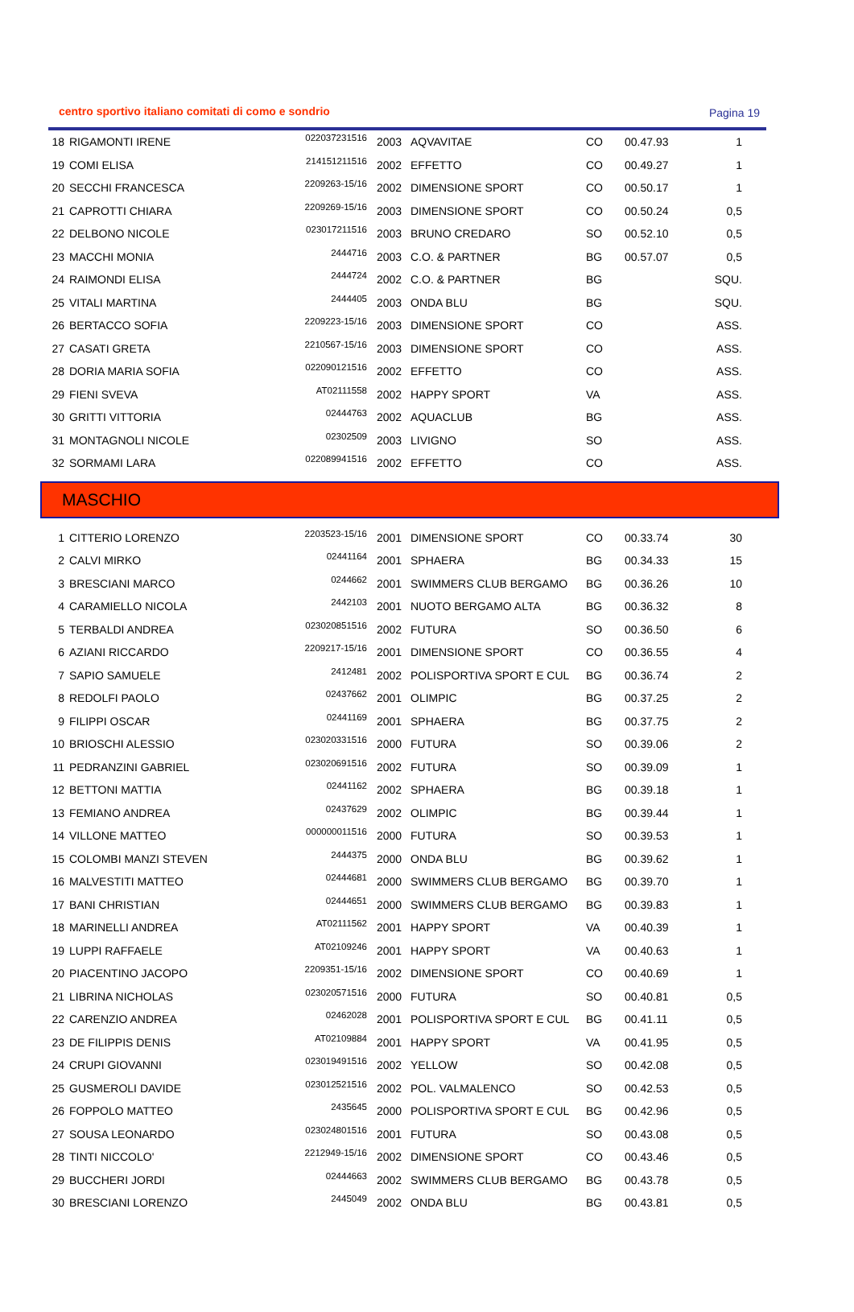centro sportivo italiano comitati di como e sondrio Pagina 19
| 18 | RIGAMONTI IRENE | 022037231516 | 2003 | AQVAVITAE | CO | 00.47.93 | 1 |
| 19 | COMI ELISA | 214151211516 | 2002 | EFFETTO | CO | 00.49.27 | 1 |
| 20 | SECCHI FRANCESCA | 2209263-15/16 | 2002 | DIMENSIONE SPORT | CO | 00.50.17 | 1 |
| 21 | CAPROTTI CHIARA | 2209269-15/16 | 2003 | DIMENSIONE SPORT | CO | 00.50.24 | 0,5 |
| 22 | DELBONO NICOLE | 023017211516 | 2003 | BRUNO CREDARO | SO | 00.52.10 | 0,5 |
| 23 | MACCHI MONIA | 2444716 | 2003 | C.O. & PARTNER | BG | 00.57.07 | 0,5 |
| 24 | RAIMONDI ELISA | 2444724 | 2002 | C.O. & PARTNER | BG | | SQU. |
| 25 | VITALI MARTINA | 2444405 | 2003 | ONDA BLU | BG | | SQU. |
| 26 | BERTACCO SOFIA | 2209223-15/16 | 2003 | DIMENSIONE SPORT | CO | | ASS. |
| 27 | CASATI GRETA | 2210567-15/16 | 2003 | DIMENSIONE SPORT | CO | | ASS. |
| 28 | DORIA MARIA SOFIA | 022090121516 | 2002 | EFFETTO | CO | | ASS. |
| 29 | FIENI SVEVA | AT02111558 | 2002 | HAPPY SPORT | VA | | ASS. |
| 30 | GRITTI VITTORIA | 02444763 | 2002 | AQUACLUB | BG | | ASS. |
| 31 | MONTAGNOLI NICOLE | 02302509 | 2003 | LIVIGNO | SO | | ASS. |
| 32 | SORMAMI LARA | 022089941516 | 2002 | EFFETTO | CO | | ASS. |
MASCHIO
| 1 | CITTERIO LORENZO | 2203523-15/16 | 2001 | DIMENSIONE SPORT | CO | 00.33.74 | 30 |
| 2 | CALVI MIRKO | 02441164 | 2001 | SPHAERA | BG | 00.34.33 | 15 |
| 3 | BRESCIANI MARCO | 0244662 | 2001 | SWIMMERS CLUB BERGAMO | BG | 00.36.26 | 10 |
| 4 | CARAMIELLO NICOLA | 2442103 | 2001 | NUOTO BERGAMO ALTA | BG | 00.36.32 | 8 |
| 5 | TERBALDI ANDREA | 023020851516 | 2002 | FUTURA | SO | 00.36.50 | 6 |
| 6 | AZIANI RICCARDO | 2209217-15/16 | 2001 | DIMENSIONE SPORT | CO | 00.36.55 | 4 |
| 7 | SAPIO SAMUELE | 2412481 | 2002 | POLISPORTIVA SPORT E CUL | BG | 00.36.74 | 2 |
| 8 | REDOLFI PAOLO | 02437662 | 2001 | OLIMPIC | BG | 00.37.25 | 2 |
| 9 | FILIPPI OSCAR | 02441169 | 2001 | SPHAERA | BG | 00.37.75 | 2 |
| 10 | BRIOSCHI ALESSIO | 023020331516 | 2000 | FUTURA | SO | 00.39.06 | 2 |
| 11 | PEDRANZINI GABRIEL | 023020691516 | 2002 | FUTURA | SO | 00.39.09 | 1 |
| 12 | BETTONI MATTIA | 02441162 | 2002 | SPHAERA | BG | 00.39.18 | 1 |
| 13 | FEMIANO ANDREA | 02437629 | 2002 | OLIMPIC | BG | 00.39.44 | 1 |
| 14 | VILLONE MATTEO | 000000011516 | 2000 | FUTURA | SO | 00.39.53 | 1 |
| 15 | COLOMBI MANZI STEVEN | 2444375 | 2000 | ONDA BLU | BG | 00.39.62 | 1 |
| 16 | MALVESTITI MATTEO | 02444681 | 2000 | SWIMMERS CLUB BERGAMO | BG | 00.39.70 | 1 |
| 17 | BANI CHRISTIAN | 02444651 | 2000 | SWIMMERS CLUB BERGAMO | BG | 00.39.83 | 1 |
| 18 | MARINELLI ANDREA | AT02111562 | 2001 | HAPPY SPORT | VA | 00.40.39 | 1 |
| 19 | LUPPI RAFFAELE | AT02109246 | 2001 | HAPPY SPORT | VA | 00.40.63 | 1 |
| 20 | PIACENTINO JACOPO | 2209351-15/16 | 2002 | DIMENSIONE SPORT | CO | 00.40.69 | 1 |
| 21 | LIBRINA NICHOLAS | 023020571516 | 2000 | FUTURA | SO | 00.40.81 | 0,5 |
| 22 | CARENZIO ANDREA | 02462028 | 2001 | POLISPORTIVA SPORT E CUL | BG | 00.41.11 | 0,5 |
| 23 | DE FILIPPIS DENIS | AT02109884 | 2001 | HAPPY SPORT | VA | 00.41.95 | 0,5 |
| 24 | CRUPI GIOVANNI | 023019491516 | 2002 | YELLOW | SO | 00.42.08 | 0,5 |
| 25 | GUSMEROLI DAVIDE | 023012521516 | 2002 | POL. VALMALENCO | SO | 00.42.53 | 0,5 |
| 26 | FOPPOLO MATTEO | 2435645 | 2000 | POLISPORTIVA SPORT E CUL | BG | 00.42.96 | 0,5 |
| 27 | SOUSA LEONARDO | 023024801516 | 2001 | FUTURA | SO | 00.43.08 | 0,5 |
| 28 | TINTI NICCOLO' | 2212949-15/16 | 2002 | DIMENSIONE SPORT | CO | 00.43.46 | 0,5 |
| 29 | BUCCHERI JORDI | 02444663 | 2002 | SWIMMERS CLUB BERGAMO | BG | 00.43.78 | 0,5 |
| 30 | BRESCIANI LORENZO | 2445049 | 2002 | ONDA BLU | BG | 00.43.81 | 0,5 |